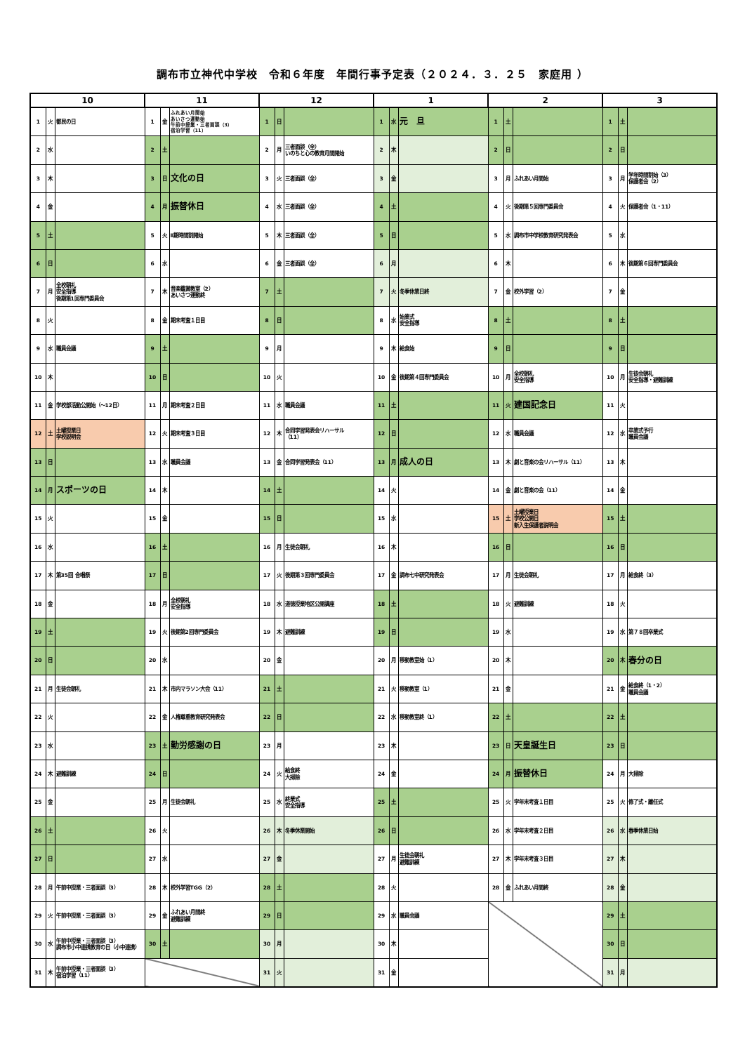調布市立神代中学校　令和６年度　年間行事予定表（２０２４．３．２５　家庭用 ）
| 10 | | | 11 | | | 12 | | | 1 | | | 2 | | | 3 | | |
| --- | --- | --- | --- | --- | --- | --- | --- | --- | --- | --- | --- | --- | --- | --- | --- | --- | --- |
| 1 | 火 | 都民の日 | 1 | 金 | ふれあい月間始 あいさつ運動始 午前中授業・三者面談（3） 宿泊学習（11） | 1 | 日 | | 1 | 水 | 元 旦 | 1 | 土 | | 1 | 土 | |
| 2 | 水 | | 2 | 土 | | 2 | 月 | 三者面談（全） いのちと心の教育月間開始 | 2 | 木 | | 2 | 日 | | 2 | 日 | |
| 3 | 木 | | 3 | 日 | 文化の日 | 3 | 火 | 三者面談（全） | 3 | 金 | | 3 | 月 | ふれあい月間始 | 3 | 月 | 学年時間割始（3） 保護者会（2） |
| 4 | 金 | | 4 | 月 | 振替休日 | 4 | 水 | 三者面談（全） | 4 | 土 | | 4 | 火 | 後期第５回専門委員会 | 4 | 火 | 保護者会（1・11） |
| 5 | 土 | | 5 | 火 | Ⅱ期時間割開始 | 5 | 木 | 三者面談（全） | 5 | 日 | | 5 | 水 | 調布市中学校教育研究発表会 | 5 | 水 | |
| 6 | 日 | | 6 | 水 | | 6 | 金 | 三者面談（全） | 6 | 月 | | 6 | 木 | | 6 | 木 | 後期第６回専門委員会 |
| 7 | 月 | 全校朝礼 安全指導 後期第1回専門委員会 | 7 | 木 | 音楽鑑賞教室（2） あいさつ運動終 | 7 | 土 | | 7 | 火 | 冬季休業日終 | 7 | 金 | 校外学習（2） | 7 | 金 | |
| 8 | 火 | | 8 | 金 | 期末考査１日目 | 8 | 日 | | 8 | 水 | 始業式 安全指導 | 8 | 土 | | 8 | 土 | |
| 9 | 水 | 職員会議 | 9 | 土 | | 9 | 月 | | 9 | 木 | 給食始 | 9 | 日 | | 9 | 日 | |
| 10 | 木 | | 10 | 日 | | 10 | 火 | | 10 | 金 | 後期第４回専門委員会 | 10 | 月 | 全校朝礼 安全指導 | 10 | 月 | 生徒会朝礼 安全指導・避難訓練 |
| 11 | 金 | 学校部活動公開始（～12日） | 11 | 月 | 期末考査２日目 | 11 | 水 | 職員会議 | 11 | 土 | | 11 | 火 | 建国記念日 | 11 | 火 | |
| 12 | 土 | 土曜授業日 学校説明会 | 12 | 火 | 期末考査３日目 | 12 | 木 | 合同学習発表会リハーサル （11） | 12 | 日 | | 12 | 水 | 職員会議 | 12 | 水 | 卒業式予行 職員会議 |
| 13 | 日 | | 13 | 水 | 職員会議 | 13 | 金 | 合同学習発表会（11） | 13 | 月 | 成人の日 | 13 | 木 | 劇と音楽の会リハーサル（11） | 13 | 木 | |
| 14 | 月 | スポーツの日 | 14 | 木 | | 14 | 土 | | 14 | 火 | | 14 | 金 | 劇と音楽の会（11） | 14 | 金 | |
| 15 | 火 | | 15 | 金 | | 15 | 日 | | 15 | 水 | | 15 | 土 | 土曜授業日 学校公開日 新入生保護者説明会 | 15 | 土 | |
| 16 | 水 | | 16 | 土 | | 16 | 月 | 生徒会朝礼 | 16 | 木 | | 16 | 日 | | 16 | 日 | |
| 17 | 木 | 第35回 合唱祭 | 17 | 日 | | 17 | 火 | 後期第３回専門委員会 | 17 | 金 | 調布七中研究発表会 | 17 | 月 | 生徒会朝礼 | 17 | 月 | 給食終（3） |
| 18 | 金 | | 18 | 月 | 全校朝礼 安全指導 | 18 | 水 | 道徳授業地区公開講座 | 18 | 土 | | 18 | 火 | 避難訓練 | 18 | 火 | |
| 19 | 土 | | 19 | 火 | 後期第2回専門委員会 | 19 | 木 | 避難訓練 | 19 | 日 | | 19 | 水 | | 19 | 水 | 第７８回卒業式 |
| 20 | 日 | | 20 | 水 | | 20 | 金 | | 20 | 月 | 移動教室始（1） | 20 | 木 | | 20 | 木 | 春分の日 |
| 21 | 月 | 生徒会朝礼 | 21 | 木 | 市内マラソン大会（11） | 21 | 土 | | 21 | 火 | 移動教室（1） | 21 | 金 | | 21 | 金 | 給食終（1・2） 職員会議 |
| 22 | 火 | | 22 | 金 | 人権尊重教育研究発表会 | 22 | 日 | | 22 | 水 | 移動教室終（1） | 22 | 土 | | 22 | 土 | |
| 23 | 水 | | 23 | 土 | 勤労感謝の日 | 23 | 月 | | 23 | 木 | | 23 | 日 | 天皇誕生日 | 23 | 日 | |
| 24 | 木 | 避難訓練 | 24 | 日 | | 24 | 火 | 給食終 大掃除 | 24 | 金 | | 24 | 月 | 振替休日 | 24 | 月 | 大掃除 |
| 25 | 金 | | 25 | 月 | 生徒会朝礼 | 25 | 水 | 終業式 安全指導 | 25 | 土 | | 25 | 火 | 学年末考査１日目 | 25 | 火 | 修了式・離任式 |
| 26 | 土 | | 26 | 火 | | 26 | 木 | 冬季休業開始 | 26 | 日 | | 26 | 水 | 学年末考査２日目 | 26 | 水 | 春季休業日始 |
| 27 | 日 | | 27 | 水 | | 27 | 金 | | 27 | 月 | 生徒会朝礼 避難訓練 | 27 | 木 | 学年末考査３日目 | 27 | 木 | |
| 28 | 月 | 午前中授業・三者面談（3） | 28 | 木 | 校外学習TGG（2） | 28 | 土 | | 28 | 火 | | 28 | 金 | ふれあい月間終 | 28 | 金 | |
| 29 | 火 | 午前中授業・三者面談（3） | 29 | 金 | ふれあい月間終 避難訓練 | 29 | 日 | | 29 | 水 | 職員会議 | | | | 29 | 土 | |
| 30 | 水 | 午前中授業・三者面談（3） 調布市小中連携教育の日（小中連携） | 30 | 土 | | 30 | 月 | | 30 | 木 | | | | | 30 | 日 | |
| 31 | 木 | 午前中授業・三者面談（3） 宿泊学習（11） | | | | 31 | 火 | | 31 | 金 | | | | | 31 | 月 | |